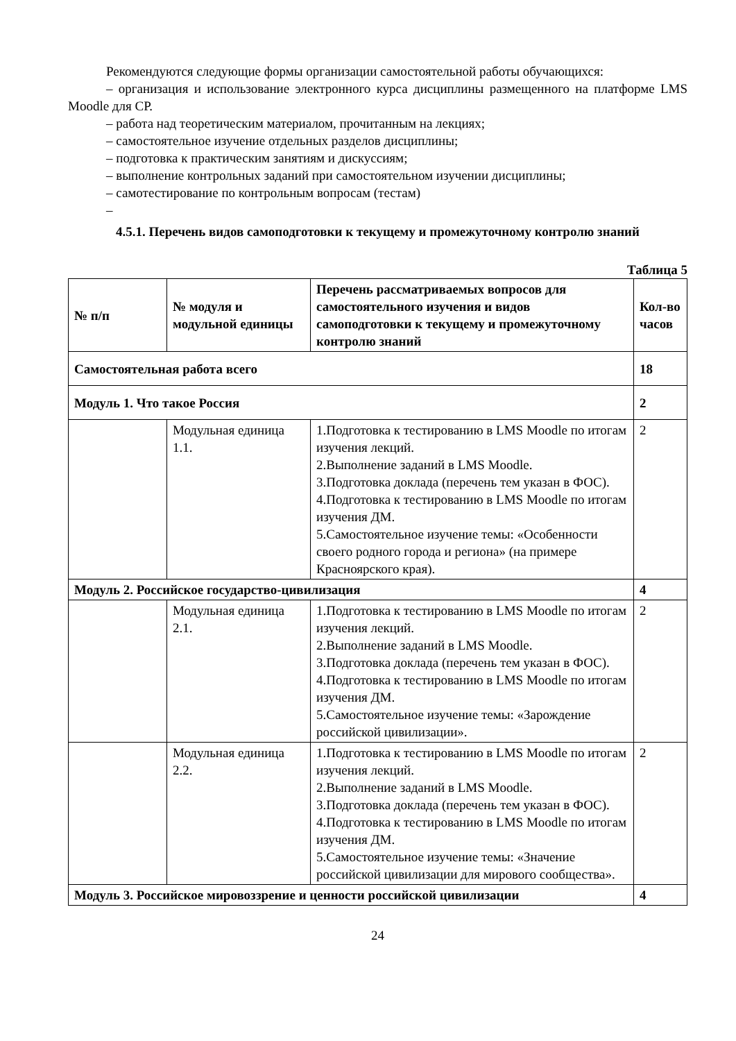Рекомендуются следующие формы организации самостоятельной работы обучающихся:
– организация и использование электронного курса дисциплины размещенного на платформе LMS Moodle для СР.
– работа над теоретическим материалом, прочитанным на лекциях;
– самостоятельное изучение отдельных разделов дисциплины;
– подготовка к практическим занятиям и дискуссиям;
– выполнение контрольных заданий при самостоятельном изучении дисциплины;
– самотестирование по контрольным вопросам (тестам)
–
4.5.1. Перечень видов самоподготовки к текущему и промежуточному контролю знаний
Таблица 5
| № п/п | № модуля и модульной единицы | Перечень рассматриваемых вопросов для самостоятельного изучения и видов самоподготовки к текущему и промежуточному контролю знаний | Кол-во часов |
| --- | --- | --- | --- |
| Самостоятельная работа всего | | | 18 |
| Модуль 1. Что такое Россия | | | 2 |
| | Модульная единица 1.1. | 1.Подготовка к тестированию в LMS Moodle по итогам изучения лекций. 2.Выполнение заданий в LMS Moodle. 3.Подготовка доклада (перечень тем указан в ФОС). 4.Подготовка к тестированию в LMS Moodle по итогам изучения ДМ. 5.Самостоятельное изучение темы: «Особенности своего родного города и региона» (на примере Красноярского края). | 2 |
| Модуль 2. Российское государство-цивилизация | | | 4 |
| | Модульная единица 2.1. | 1.Подготовка к тестированию в LMS Moodle по итогам изучения лекций. 2.Выполнение заданий в LMS Moodle. 3.Подготовка доклада (перечень тем указан в ФОС). 4.Подготовка к тестированию в LMS Moodle по итогам изучения ДМ. 5.Самостоятельное изучение темы: «Зарождение российской цивилизации». | 2 |
| | Модульная единица 2.2. | 1.Подготовка к тестированию в LMS Moodle по итогам изучения лекций. 2.Выполнение заданий в LMS Moodle. 3.Подготовка доклада (перечень тем указан в ФОС). 4.Подготовка к тестированию в LMS Moodle по итогам изучения ДМ. 5.Самостоятельное изучение темы: «Значение российской цивилизации для мирового сообщества». | 2 |
| Модуль 3. Российское мировоззрение и ценности российской цивилизации | | | 4 |
24